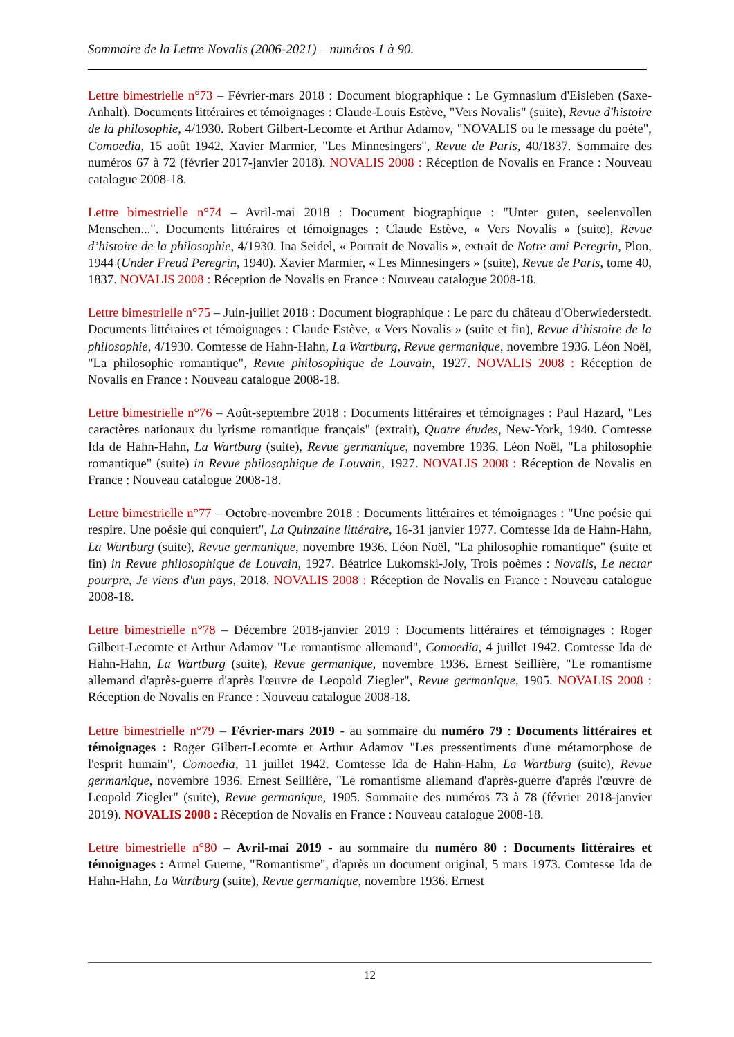Sommaire de la Lettre Novalis (2006-2021) – numéros 1 à 90.
Lettre bimestrielle n°73 – Février-mars 2018 : Document biographique : Le Gymnasium d'Eisleben (Saxe-Anhalt). Documents littéraires et témoignages : Claude-Louis Estève, "Vers Novalis" (suite), Revue d'histoire de la philosophie, 4/1930. Robert Gilbert-Lecomte et Arthur Adamov, "NOVALIS ou le message du poète", Comoedia, 15 août 1942. Xavier Marmier, "Les Minnesingers", Revue de Paris, 40/1837. Sommaire des numéros 67 à 72 (février 2017-janvier 2018). NOVALIS 2008 : Réception de Novalis en France : Nouveau catalogue 2008-18.
Lettre bimestrielle n°74 – Avril-mai 2018 : Document biographique : "Unter guten, seelenvollen Menschen...". Documents littéraires et témoignages : Claude Estève, « Vers Novalis » (suite), Revue d’histoire de la philosophie, 4/1930. Ina Seidel, « Portrait de Novalis », extrait de Notre ami Peregrin, Plon, 1944 (Under Freud Peregrin, 1940). Xavier Marmier, « Les Minnesingers » (suite), Revue de Paris, tome 40, 1837. NOVALIS 2008 : Réception de Novalis en France : Nouveau catalogue 2008-18.
Lettre bimestrielle n°75 – Juin-juillet 2018 : Document biographique : Le parc du château d'Oberwiederstedt. Documents littéraires et témoignages : Claude Estève, « Vers Novalis » (suite et fin), Revue d’histoire de la philosophie, 4/1930. Comtesse de Hahn-Hahn, La Wartburg, Revue germanique, novembre 1936. Léon Noël, "La philosophie romantique", Revue philosophique de Louvain, 1927. NOVALIS 2008 : Réception de Novalis en France : Nouveau catalogue 2008-18.
Lettre bimestrielle n°76 – Août-septembre 2018 : Documents littéraires et témoignages : Paul Hazard, "Les caractères nationaux du lyrisme romantique français" (extrait), Quatre études, New-York, 1940. Comtesse Ida de Hahn-Hahn, La Wartburg (suite), Revue germanique, novembre 1936. Léon Noël, "La philosophie romantique" (suite) in Revue philosophique de Louvain, 1927. NOVALIS 2008 : Réception de Novalis en France : Nouveau catalogue 2008-18.
Lettre bimestrielle n°77 – Octobre-novembre 2018 : Documents littéraires et témoignages : "Une poésie qui respire. Une poésie qui conquiert", La Quinzaine littéraire, 16-31 janvier 1977. Comtesse Ida de Hahn-Hahn, La Wartburg (suite), Revue germanique, novembre 1936. Léon Noël, "La philosophie romantique" (suite et fin) in Revue philosophique de Louvain, 1927. Béatrice Lukomski-Joly, Trois poèmes : Novalis, Le nectar pourpre, Je viens d'un pays, 2018. NOVALIS 2008 : Réception de Novalis en France : Nouveau catalogue 2008-18.
Lettre bimestrielle n°78 – Décembre 2018-janvier 2019 : Documents littéraires et témoignages : Roger Gilbert-Lecomte et Arthur Adamov "Le romantisme allemand", Comoedia, 4 juillet 1942. Comtesse Ida de Hahn-Hahn, La Wartburg (suite), Revue germanique, novembre 1936. Ernest Seillière, "Le romantisme allemand d'après-guerre d'après l'œuvre de Leopold Ziegler", Revue germanique, 1905. NOVALIS 2008 : Réception de Novalis en France : Nouveau catalogue 2008-18.
Lettre bimestrielle n°79 – Février-mars 2019 - au sommaire du numéro 79 : Documents littéraires et témoignages : Roger Gilbert-Lecomte et Arthur Adamov "Les pressentiments d'une métamorphose de l'esprit humain", Comoedia, 11 juillet 1942. Comtesse Ida de Hahn-Hahn, La Wartburg (suite), Revue germanique, novembre 1936. Ernest Seillière, "Le romantisme allemand d'après-guerre d'après l'œuvre de Leopold Ziegler" (suite), Revue germanique, 1905. Sommaire des numéros 73 à 78 (février 2018-janvier 2019). NOVALIS 2008 : Réception de Novalis en France : Nouveau catalogue 2008-18.
Lettre bimestrielle n°80 – Avril-mai 2019 - au sommaire du numéro 80 : Documents littéraires et témoignages : Armel Guerne, "Romantisme", d'après un document original, 5 mars 1973. Comtesse Ida de Hahn-Hahn, La Wartburg (suite), Revue germanique, novembre 1936. Ernest
12